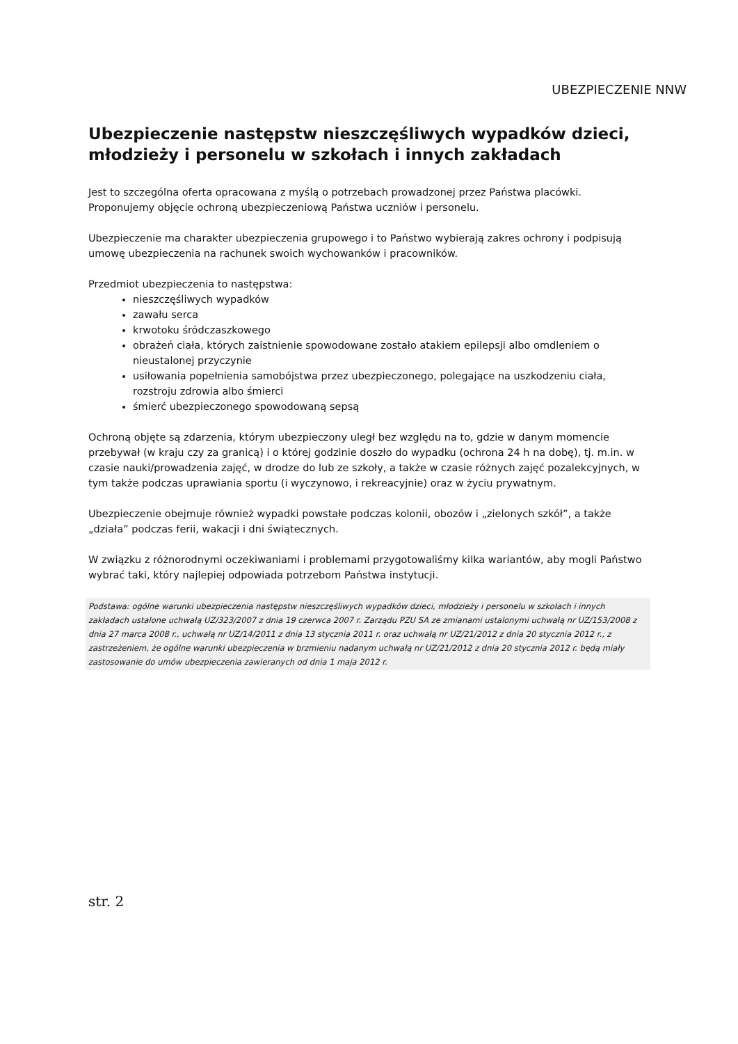UBEZPIECZENIE NNW
Ubezpieczenie następstw nieszczęśliwych wypadków dzieci, młodzieży i personelu w szkołach i innych zakładach
Jest to szczególna oferta opracowana z myślą o potrzebach prowadzonej przez Państwa placówki. Proponujemy objęcie ochroną ubezpieczeniową Państwa uczniów i personelu.
Ubezpieczenie ma charakter ubezpieczenia grupowego i to Państwo wybierają zakres ochrony i podpisują umowę ubezpieczenia na rachunek swoich wychowanków i pracowników.
Przedmiot ubezpieczenia to następstwa:
nieszczęśliwych wypadków
zawału serca
krwotoku śródczaszkowego
obrażeń ciała, których zaistnienie spowodowane zostało atakiem epilepsji albo omdleniem o nieustalonej przyczynie
usiłowania popełnienia samobójstwa przez ubezpieczonego, polegające na uszkodzeniu ciała, rozstroju zdrowia albo śmierci
śmierć ubezpieczonego spowodowaną sepsą
Ochroną objęte są zdarzenia, którym ubezpieczony uległ bez względu na to, gdzie w danym momencie przebywał (w kraju czy za granicą) i o której godzinie doszło do wypadku (ochrona 24 h na dobę), tj. m.in. w czasie nauki/prowadzenia zajęć, w drodze do lub ze szkoły, a także w czasie różnych zajęć pozalekcyjnych, w tym także podczas uprawiania sportu (i wyczynowo, i rekreacyjnie) oraz w życiu prywatnym.
Ubezpieczenie obejmuje również wypadki powstałe podczas kolonii, obozów i „zielonych szkół”, a także „działa” podczas ferii, wakacji i dni świątecznych.
W związku z różnorodnymi oczekiwaniami i problemami przygotowaliśmy kilka wariantów, aby mogli Państwo wybrać taki, który najlepiej odpowiada potrzebom Państwa instytucji.
Podstawa: ogólne warunki ubezpieczenia następstw nieszczęśliwych wypadków dzieci, młodzieży i personelu w szkołach i innych zakładach ustalone uchwałą UZ/323/2007 z dnia 19 czerwca 2007 r. Zarządu PZU SA ze zmianami ustalonymi uchwałą nr UZ/153/2008 z dnia 27 marca 2008 r., uchwałą nr UZ/14/2011 z dnia 13 stycznia 2011 r. oraz uchwałą nr UZ/21/2012 z dnia 20 stycznia 2012 r., z zastrzeżeniem, że ogólne warunki ubezpieczenia w brzmieniu nadanym uchwałą nr UZ/21/2012 z dnia 20 stycznia 2012 r. będą miały zastosowanie do umów ubezpieczenia zawieranych od dnia 1 maja 2012 r.
str. 2